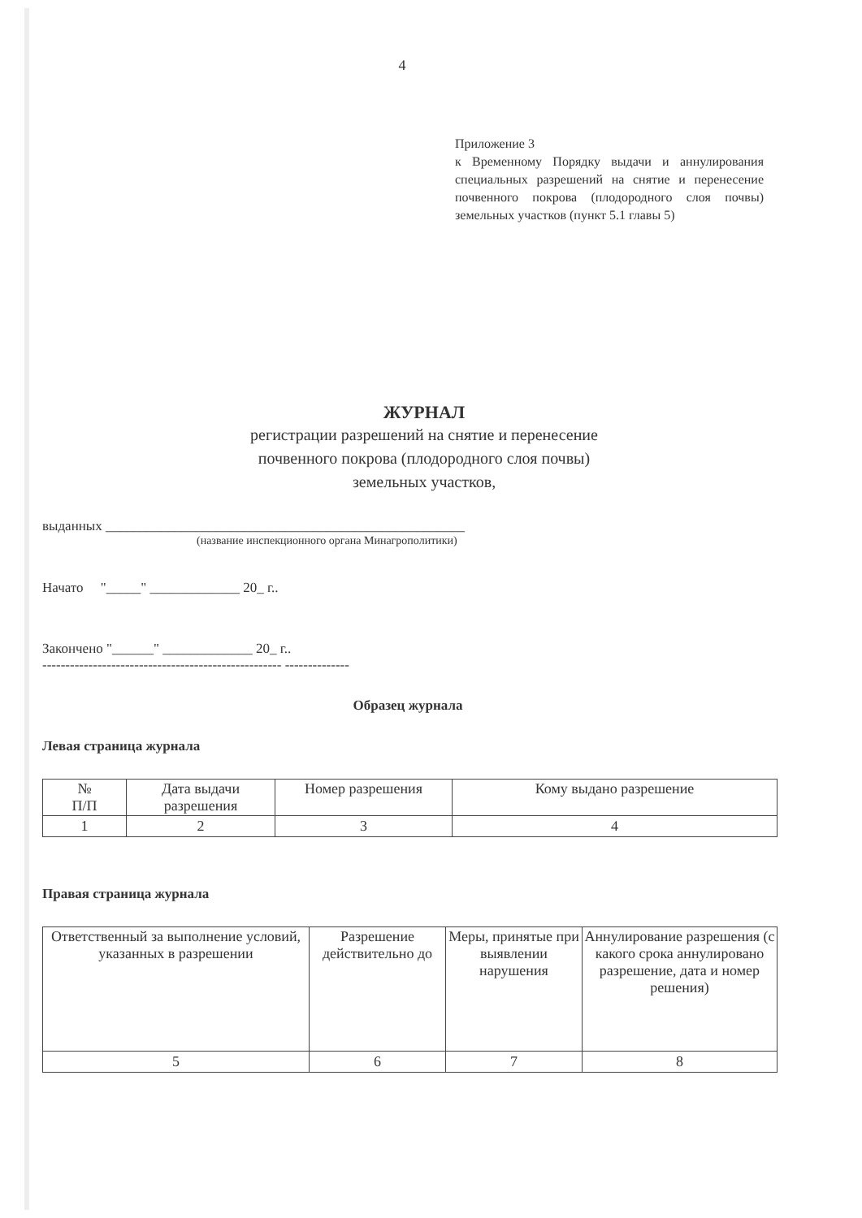4
Приложение 3
к Временному Порядку выдачи и аннулирования специальных разрешений на снятие и перенесение почвенного покрова (плодородного слоя почвы) земельных участков (пункт 5.1 главы 5)
ЖУРНАЛ
регистрации разрешений на снятие и перенесение
почвенного покрова (плодородного слоя почвы)
земельных участков,
выданных ____________________________________________________
(название инспекционного органа Минагрополитики)
Начато "_____" _____________ 20_ г..
Закончено "______" _____________ 20_ г..
---------------------------------------------------- --------------
Образец журнала
Левая страница журнала
| № П/П | Дата выдачи разрешения | Номер разрешения | Кому выдано разрешение |
| --- | --- | --- | --- |
| 1 | 2 | 3 | 4 |
Правая страница журнала
| Ответственный за выполнение условий, указанных в разрешении | Разрешение действительно до | Меры, принятые при выявлении нарушения | Аннулирование разрешения (с какого срока аннулировано разрешение, дата и номер решения) |
| --- | --- | --- | --- |
| 5 | 6 | 7 | 8 |